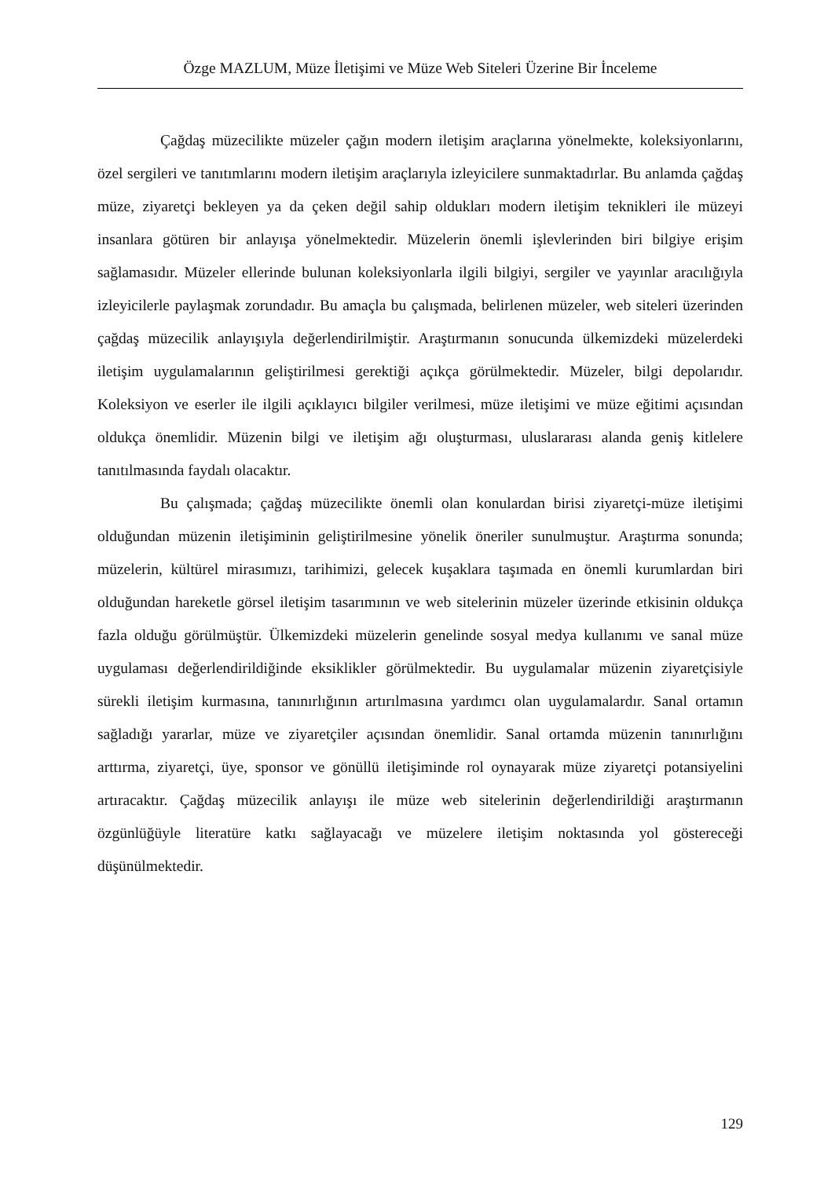Özge MAZLUM, Müze İletişimi ve Müze Web Siteleri Üzerine Bir İnceleme
Çağdaş müzecilikte müzeler çağın modern iletişim araçlarına yönelmekte, koleksiyonlarını, özel sergileri ve tanıtımlarını modern iletişim araçlarıyla izleyicilere sunmaktadırlar. Bu anlamda çağdaş müze, ziyaretçi bekleyen ya da çeken değil sahip oldukları modern iletişim teknikleri ile müzeyi insanlara götüren bir anlayışa yönelmektedir. Müzelerin önemli işlevlerinden biri bilgiye erişim sağlamasıdır. Müzeler ellerinde bulunan koleksiyonlarla ilgili bilgiyi, sergiler ve yayınlar aracılığıyla izleyicilerle paylaşmak zorundadır. Bu amaçla bu çalışmada, belirlenen müzeler, web siteleri üzerinden çağdaş müzecilik anlayışıyla değerlendirilmiştir. Araştırmanın sonucunda ülkemizdeki müzelerdeki iletişim uygulamalarının geliştirilmesi gerektiği açıkça görülmektedir. Müzeler, bilgi depolarıdır. Koleksiyon ve eserler ile ilgili açıklayıcı bilgiler verilmesi, müze iletişimi ve müze eğitimi açısından oldukça önemlidir. Müzenin bilgi ve iletişim ağı oluşturması, uluslararası alanda geniş kitlelere tanıtılmasında faydalı olacaktır.
Bu çalışmada; çağdaş müzecilikte önemli olan konulardan birisi ziyaretçi-müze iletişimi olduğundan müzenin iletişiminin geliştirilmesine yönelik öneriler sunulmuştur. Araştırma sonunda; müzelerin, kültürel mirasımızı, tarihimizi, gelecek kuşaklara taşımada en önemli kurumlardan biri olduğundan hareketle görsel iletişim tasarımının ve web sitelerinin müzeler üzerinde etkisinin oldukça fazla olduğu görülmüştür. Ülkemizdeki müzelerin genelinde sosyal medya kullanımı ve sanal müze uygulaması değerlendirildiğinde eksiklikler görülmektedir. Bu uygulamalar müzenin ziyaretçisiyle sürekli iletişim kurmasına, tanınırlığının artırılmasına yardımcı olan uygulamalardır. Sanal ortamın sağladığı yararlar, müze ve ziyaretçiler açısından önemlidir. Sanal ortamda müzenin tanınırlığını arttırma, ziyaretçi, üye, sponsor ve gönüllü iletişiminde rol oynayarak müze ziyaretçi potansiyelini artıracaktır. Çağdaş müzecilik anlayışı ile müze web sitelerinin değerlendirildiği araştırmanın özgünlüğüyle literatüre katkı sağlayacağı ve müzelere iletişim noktasında yol göstereceği düşünülmektedir.
129